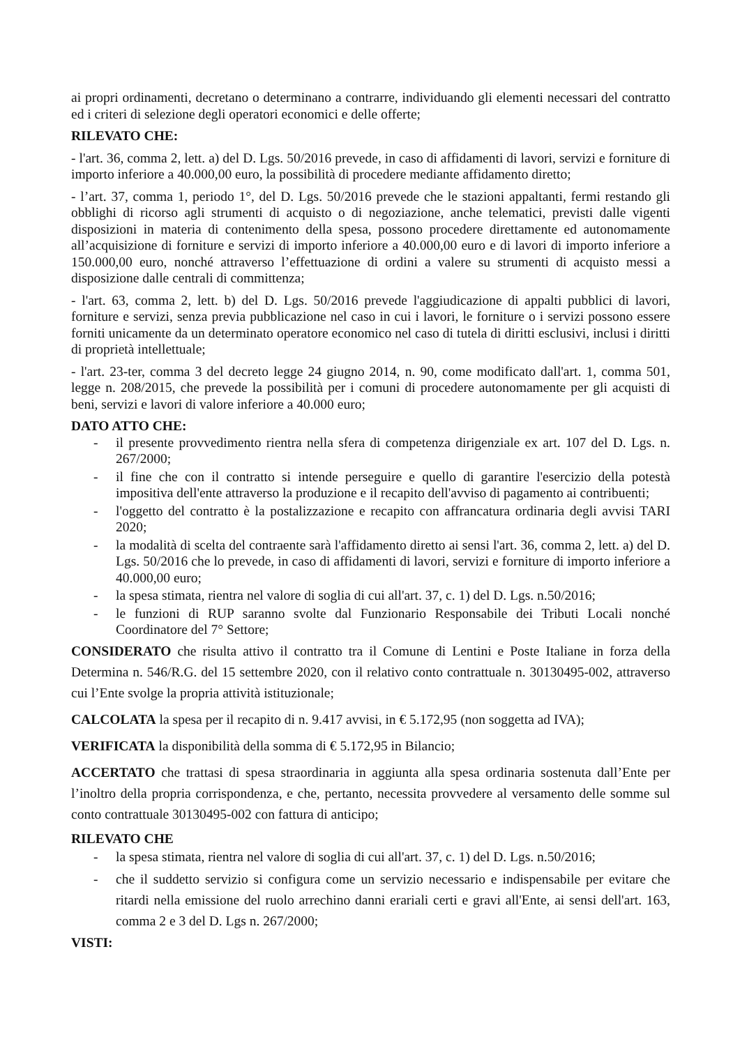ai propri ordinamenti, decretano o determinano a contrarre, individuando gli elementi necessari del contratto ed i criteri di selezione degli operatori economici e delle offerte;
RILEVATO CHE:
- l'art. 36, comma 2, lett. a) del D. Lgs. 50/2016 prevede, in caso di affidamenti di lavori, servizi e forniture di importo inferiore a 40.000,00 euro, la possibilità di procedere mediante affidamento diretto;
- l’art. 37, comma 1, periodo 1°, del D. Lgs. 50/2016 prevede che le stazioni appaltanti, fermi restando gli obblighi di ricorso agli strumenti di acquisto o di negoziazione, anche telematici, previsti dalle vigenti disposizioni in materia di contenimento della spesa, possono procedere direttamente ed autonomamente all’acquisizione di forniture e servizi di importo inferiore a 40.000,00 euro e di lavori di importo inferiore a 150.000,00 euro, nonché attraverso l’effettuazione di ordini a valere su strumenti di acquisto messi a disposizione dalle centrali di committenza;
- l'art. 63, comma 2, lett. b) del D. Lgs. 50/2016 prevede l'aggiudicazione di appalti pubblici di lavori, forniture e servizi, senza previa pubblicazione nel caso in cui i lavori, le forniture o i servizi possono essere forniti unicamente da un determinato operatore economico nel caso di tutela di diritti esclusivi, inclusi i diritti di proprietà intellettuale;
- l'art. 23-ter, comma 3 del decreto legge 24 giugno 2014, n. 90, come modificato dall'art. 1, comma 501, legge n. 208/2015, che prevede la possibilità per i comuni di procedere autonomamente per gli acquisti di beni, servizi e lavori di valore inferiore a 40.000 euro;
DATO ATTO CHE:
- il presente provvedimento rientra nella sfera di competenza dirigenziale ex art. 107 del D. Lgs. n. 267/2000;
- il fine che con il contratto si intende perseguire e quello di garantire l'esercizio della potestà impositiva dell'ente attraverso la produzione e il recapito dell'avviso di pagamento ai contribuenti;
- l'oggetto del contratto è la postalizzazione e recapito con affrancatura ordinaria degli avvisi TARI 2020;
- la modalità di scelta del contraente sarà l'affidamento diretto ai sensi l'art. 36, comma 2, lett. a) del D. Lgs. 50/2016 che lo prevede, in caso di affidamenti di lavori, servizi e forniture di importo inferiore a 40.000,00 euro;
- la spesa stimata, rientra nel valore di soglia di cui all'art. 37, c. 1) del D. Lgs. n.50/2016;
- le funzioni di RUP saranno svolte dal Funzionario Responsabile dei Tributi Locali nonché Coordinatore del 7° Settore;
CONSIDERATO che risulta attivo il contratto tra il Comune di Lentini e Poste Italiane in forza della Determina n. 546/R.G. del 15 settembre 2020, con il relativo conto contrattuale n. 30130495-002, attraverso cui l’Ente svolge la propria attività istituzionale;
CALCOLATA la spesa per il recapito di n. 9.417 avvisi, in € 5.172,95 (non soggetta ad IVA);
VERIFICATA la disponibilità della somma di € 5.172,95 in Bilancio;
ACCERTATO che trattasi di spesa straordinaria in aggiunta alla spesa ordinaria sostenuta dall’Ente per l’inoltro della propria corrispondenza, e che, pertanto, necessita provvedere al versamento delle somme sul conto contrattuale 30130495-002 con fattura di anticipo;
RILEVATO CHE
- la spesa stimata, rientra nel valore di soglia di cui all'art. 37, c. 1) del D. Lgs. n.50/2016;
- che il suddetto servizio si configura come un servizio necessario e indispensabile per evitare che ritardi nella emissione del ruolo arrechino danni erariali certi e gravi all'Ente, ai sensi dell'art. 163, comma 2 e 3 del D. Lgs n. 267/2000;
VISTI: